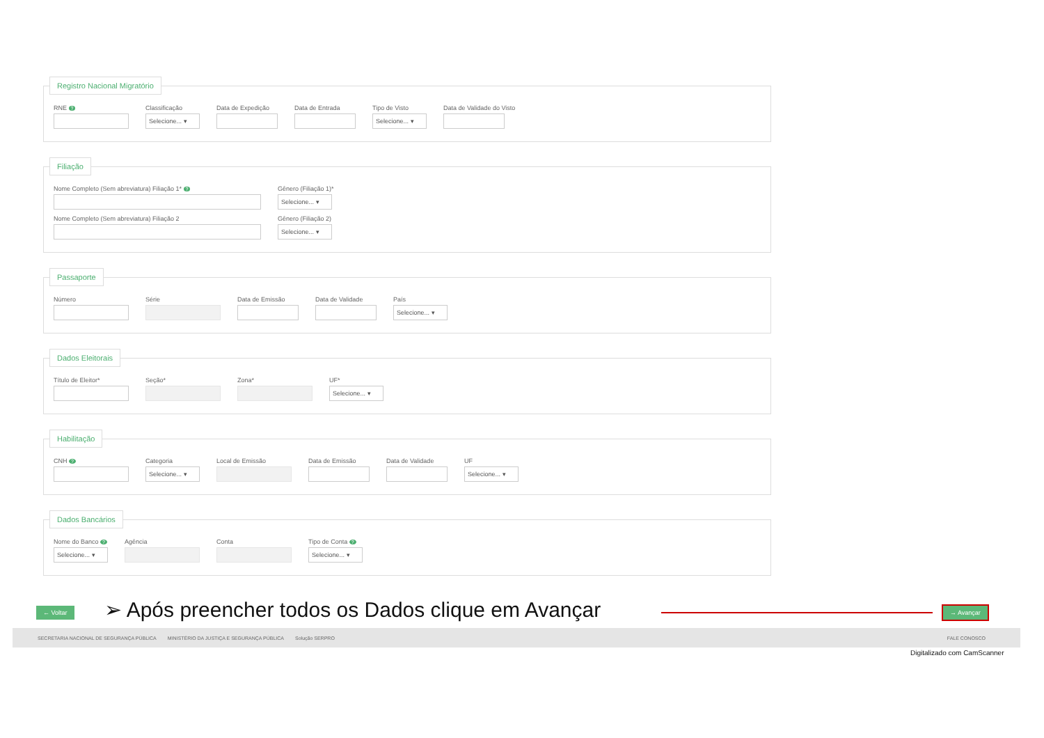Registro Nacional Migratório
RNE ?
Classificação
Selecione... ▾
Data de Expedição Data de Entrada Tipo de Visto
Selecione... ▾
Data de Validade do Visto
Filiação
Nome Completo (Sem abreviatura) Filiação 1* ?
Gênero (Filiação 1)*
Selecione... ▾
Nome Completo (Sem abreviatura) Filiação 2
Gênero (Filiação 2)
Selecione... ▾
Passaporte
Número Série Data de Emissão Data de Validade País
Selecione... ▾
Dados Eleitorais
Título de Eleitor* Seção* Zona* UF*
Selecione... ▾
Habilitação
CNH ?
Categoria
Selecione... ▾
Local de Emissão Data de Emissão Data de Validade UF
Selecione... ▾
Dados Bancários
Nome do Banco ?
Selecione... ▾
Agência Conta Tipo de Conta ?
Selecione... ▾
← Voltar
➢ Após preencher todos os Dados clique em Avançar
→ Avançar
SECRETARIA NACIONAL DE SEGURANÇA PÚBLICA MINISTÉRIO DA JUSTIÇA E SEGURANÇA PÚBLICA Solução SERPRO FALE CONOSCO
Digitalizado com CamScanner